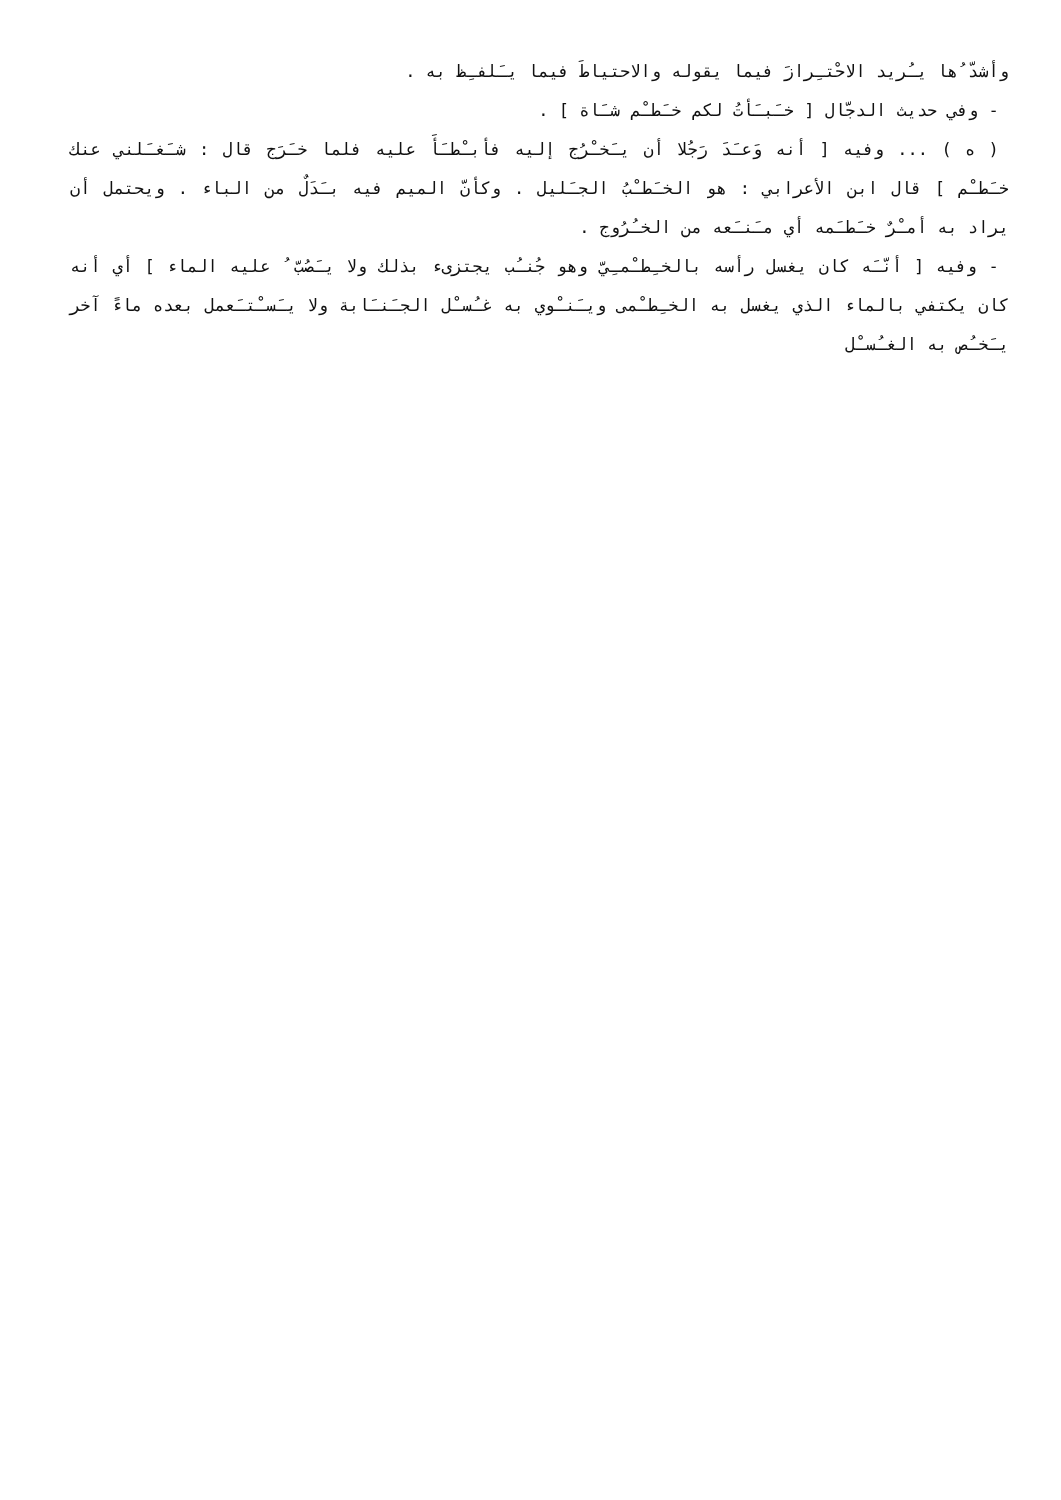وأشدّ ُها يـُريد الاحْتـِرازَ فيما يقوله والاحتياطَ فيما يـَلفـِظ به .
- وفي حديث الدجّال [ خـَبـَأتُ لكم خـَطـْم شـَاة ] .
( ه ) ... وفيه [ أنه وَعـَدَ رَجُلا أن يـَخـْرُج إليه فأبـْطـَأَ عليه فلما خـَرَج قال : شـَغـَلني عنك خـَطـْم ] قال ابن الأعرابي : هو الخـَطـْبُ الجـَليل . وكأنّ الميم فيه بـَدَلٌ من الباء . ويحتمل أن يراد به أمـْرٌ خـَطـَمه أي مـَنـَعه من الخـُرُوج .
- وفيه [ أنّـَه كان يغسل رأسه بالخـِطـْمـِيّ وهو جُنـُب يجتزىء بذلك ولا يـَصُبّ ُ عليه الماء ] أي أنه كان يكتفي بالماء الذي يغسل به الخـِطـْمى ويـَنـْوي به غـُسـْل الجـَنـَابة ولا يـَسـْتـَعمل بعده ماءً آخر يـَخـُص به الغـُسـْل